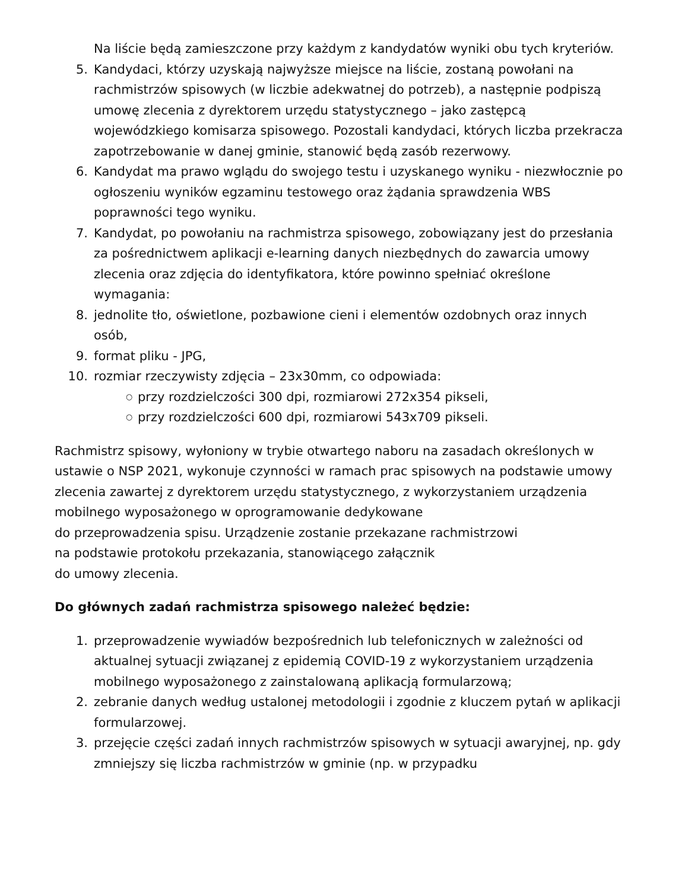Na liście będą zamieszczone przy każdym z kandydatów wyniki obu tych kryteriów.
5. Kandydaci, którzy uzyskają najwyższe miejsce na liście, zostaną powołani na rachmistrzów spisowych (w liczbie adekwatnej do potrzeb), a następnie podpiszą umowę zlecenia z dyrektorem urzędu statystycznego – jako zastępcą wojewódzkiego komisarza spisowego. Pozostali kandydaci, których liczba przekracza zapotrzebowanie w danej gminie, stanowić będą zasób rezerwowy.
6. Kandydat ma prawo wglądu do swojego testu i uzyskanego wyniku - niezwłocznie po ogłoszeniu wyników egzaminu testowego oraz żądania sprawdzenia WBS poprawności tego wyniku.
7. Kandydat, po powołaniu na rachmistrza spisowego, zobowiązany jest do przesłania za pośrednictwem aplikacji e-learning danych niezbędnych do zawarcia umowy zlecenia oraz zdjęcia do identyfikatora, które powinno spełniać określone wymagania:
8. jednolite tło, oświetlone, pozbawione cieni i elementów ozdobnych oraz innych osób,
9. format pliku - JPG,
10. rozmiar rzeczywisty zdjęcia – 23x30mm, co odpowiada:
○ przy rozdzielczości 300 dpi, rozmiarowi 272x354 pikseli,
○ przy rozdzielczości 600 dpi, rozmiarowi 543x709 pikseli.
Rachmistrz spisowy, wyłoniony w trybie otwartego naboru na zasadach określonych w ustawie o NSP 2021, wykonuje czynności w ramach prac spisowych na podstawie umowy zlecenia zawartej z dyrektorem urzędu statystycznego, z wykorzystaniem urządzenia mobilnego wyposażonego w oprogramowanie dedykowane
do przeprowadzenia spisu. Urządzenie zostanie przekazane rachmistrzowi
na podstawie protokołu przekazania, stanowiącego załącznik
do umowy zlecenia.
Do głównych zadań rachmistrza spisowego należeć będzie:
1. przeprowadzenie wywiadów bezpośrednich lub telefonicznych w zależności od aktualnej sytuacji związanej z epidemią COVID-19 z wykorzystaniem urządzenia mobilnego wyposażonego z zainstalowaną aplikacją formularzową;
2. zebranie danych według ustalonej metodologii i zgodnie z kluczem pytań w aplikacji formularzowej.
3. przejęcie części zadań innych rachmistrzów spisowych w sytuacji awaryjnej, np. gdy zmniejszy się liczba rachmistrzów w gminie (np. w przypadku